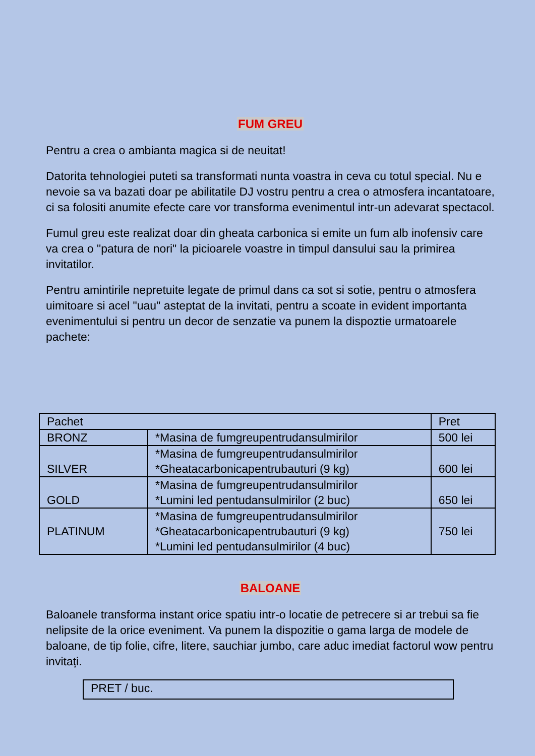FUM GREU
Pentru a crea o ambianta magica si de neuitat!
Datorita tehnologiei puteti sa transformati nunta voastra in ceva cu totul special. Nu e nevoie sa va bazati doar pe abilitatile DJ vostru pentru a crea o atmosfera incantatoare, ci sa folositi anumite efecte care vor transforma evenimentul intr-un adevarat spectacol.
Fumul greu este realizat doar din gheata carbonica si emite un fum alb inofensiv care va crea o "patura de nori" la picioarele voastre in timpul dansului sau la primirea invitatilor.
Pentru amintirile nepretuite legate de primul dans ca sot si sotie, pentru o atmosfera uimitoare si acel "uau" asteptat de la invitati, pentru a scoate in evident importanta evenimentului si pentru un decor de senzatie va punem la dispoztie urmatoarele pachete:
| Pachet | | Pret |
| BRONZ | *Masina de fumgreupentrudansulmirilor | 500 lei |
| SILVER | *Masina de fumgreupentrudansulmirilor *Gheatacarbonicapentrubauturi (9 kg) | 600 lei |
| GOLD | *Masina de fumgreupentrudansulmirilor *Lumini led pentudansulmirilor (2 buc) | 650 lei |
| PLATINUM | *Masina de fumgreupentrudansulmirilor *Gheatacarbonicapentrubauturi (9 kg) *Lumini led pentudansulmirilor (4 buc) | 750 lei |
BALOANE
Baloanele transforma instant orice spatiu intr-o locatie de petrecere si ar trebui sa fie nelipsite de la orice eveniment. Va punem la dispozitie o gama larga de modele de baloane, de tip folie, cifre, litere, sauchiar jumbo, care aduc imediat factorul wow pentru invitați.
| PRET / buc. |